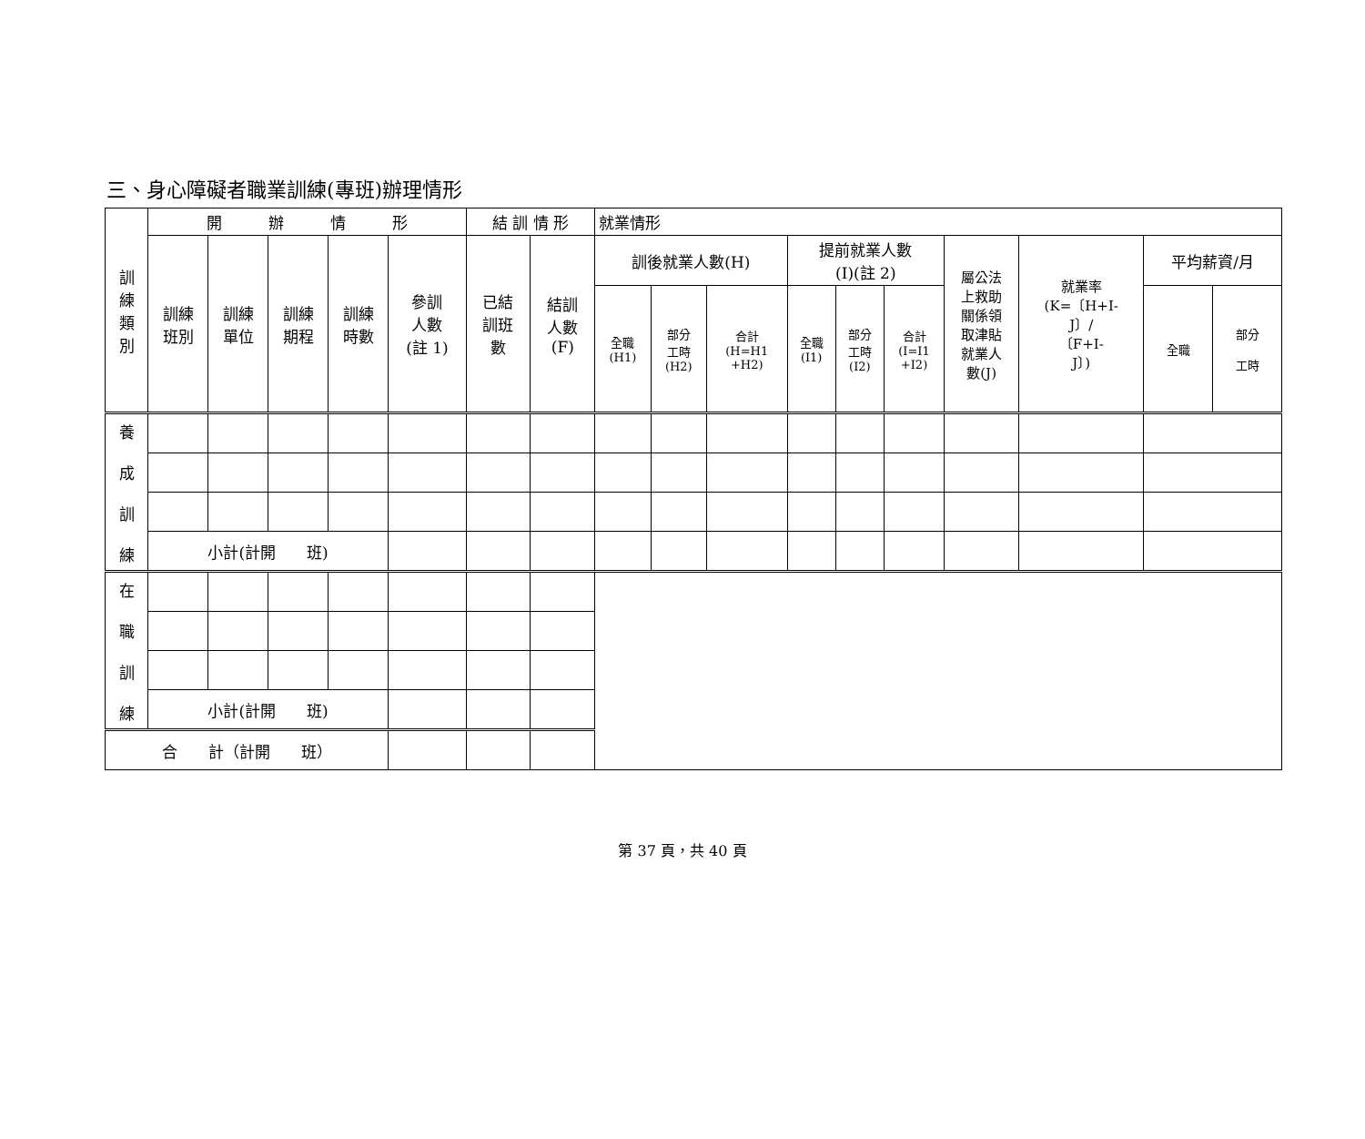三、身心障礙者職業訓練(專班)辦理情形
| 訓 練 類 別 | 開 辦 情 形 | | | | | 結 訓 情 形 | | 就業情形 | | | | | | | | | |
| --- | --- | --- | --- | --- | --- | --- | --- | --- | --- | --- | --- | --- | --- | --- | --- | --- | --- |
| | 訓練 班別 | 訓練 單位 | 訓練 期程 | 訓練 時數 | 參訓 人數 (註 1) | 已結 訓班 數 | 結訓 人數 (F) | 訓後就業人數(H) | | | 提前就業人數 (I)(註 2) | | | 屬公法 上救助 關係領 取津貼 就業人 數(J) | 就業率 (K=〔H+I- J〕/ 〔F+I- J〕) | 平均薪資/月 | |
| | | | | | | | | 全職 (H1) | 部分 工時 (H2) | 合計 (H=H1 +H2) | 全職 (I1) | 部分 工時 (I2) | 合計 (I=I1 +I2) | | | 全職 | 部分 工時 |
| 養 成 訓 練 | | | | | | | | | | | | | | | | | |
| | 小計(計開 班) | | | | | | | | | | | | | | | | |
| 在 職 訓 練 | | | | | | | | | | | | | | | | | |
| | 小計(計開 班) | | | | | | | | | | | | | | | | |
| 合 計（計開 班） | | | | | | | | | | | | | | | | | |
第 37 頁，共 40 頁